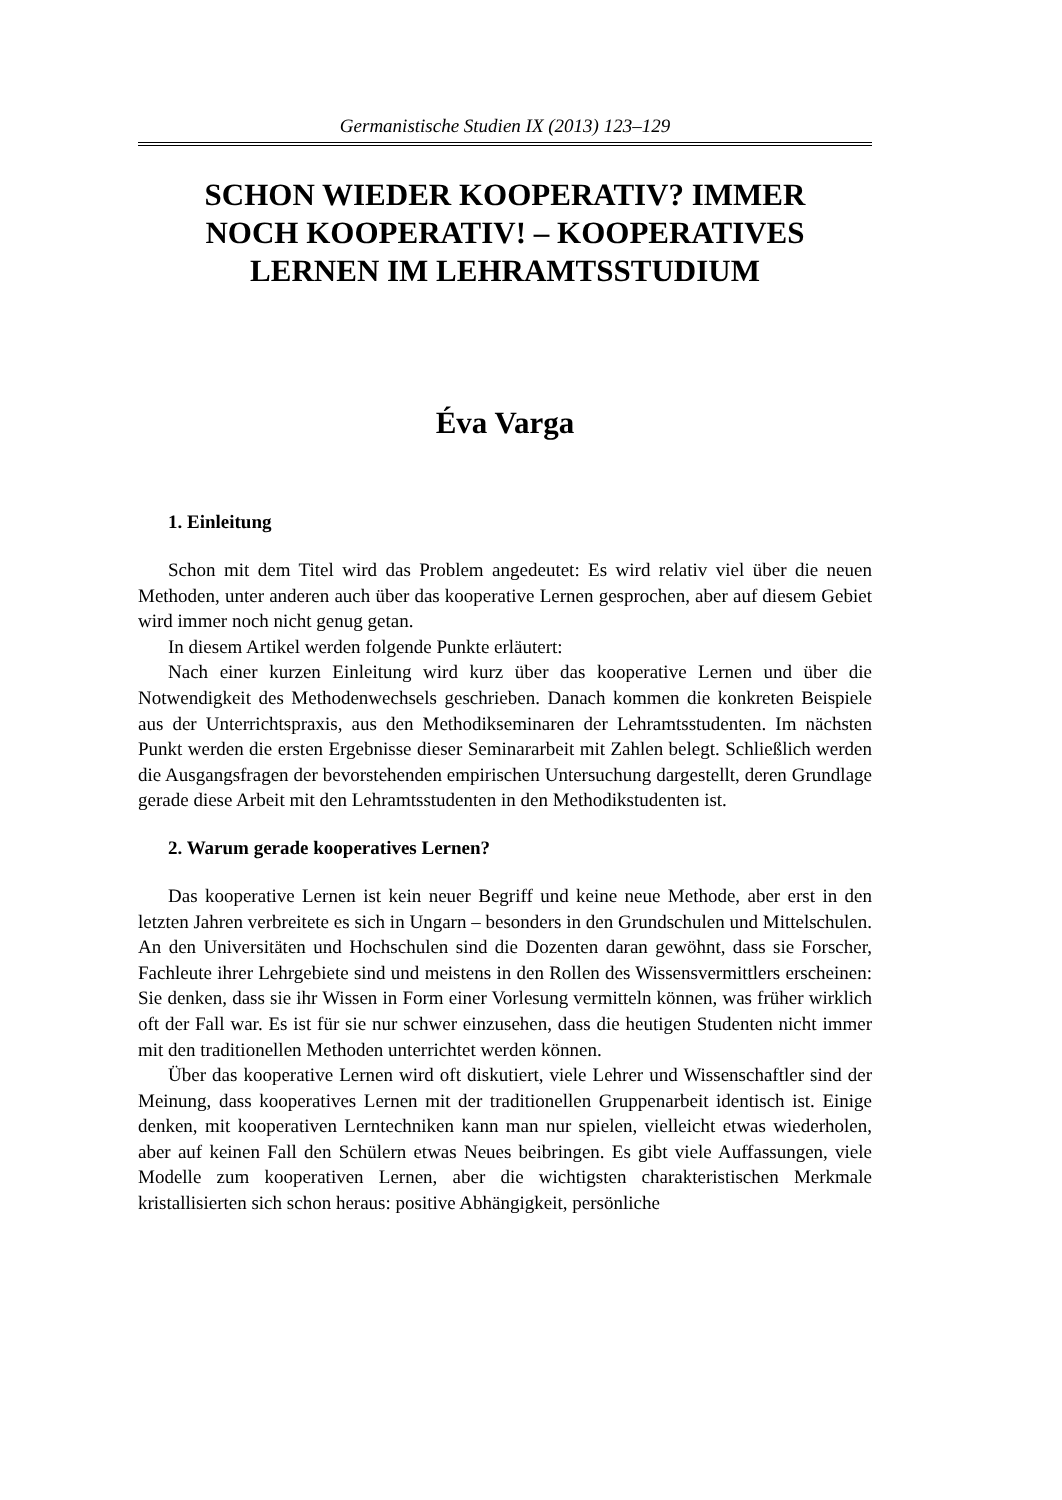Germanistische Studien IX (2013) 123–129
SCHON WIEDER KOOPERATIV? IMMER
NOCH KOOPERATIV! – KOOPERATIVES
LERNEN IM LEHRAMTSSTUDIUM
Éva Varga
1. Einleitung
Schon mit dem Titel wird das Problem angedeutet: Es wird relativ viel über die neuen Methoden, unter anderen auch über das kooperative Lernen gesprochen, aber auf diesem Gebiet wird immer noch nicht genug getan.
In diesem Artikel werden folgende Punkte erläutert:
Nach einer kurzen Einleitung wird kurz über das kooperative Lernen und über die Notwendigkeit des Methodenwechsels geschrieben. Danach kommen die konkreten Beispiele aus der Unterrichtspraxis, aus den Methodikseminaren der Lehramtsstudenten. Im nächsten Punkt werden die ersten Ergebnisse dieser Seminararbeit mit Zahlen belegt. Schließlich werden die Ausgangsfragen der bevorstehenden empirischen Untersuchung dargestellt, deren Grundlage gerade diese Arbeit mit den Lehramtsstudenten in den Methodikstudenten ist.
2. Warum gerade kooperatives Lernen?
Das kooperative Lernen ist kein neuer Begriff und keine neue Methode, aber erst in den letzten Jahren verbreitete es sich in Ungarn – besonders in den Grundschulen und Mittelschulen. An den Universitäten und Hochschulen sind die Dozenten daran gewöhnt, dass sie Forscher, Fachleute ihrer Lehrgebiete sind und meistens in den Rollen des Wissensvermittlers erscheinen: Sie denken, dass sie ihr Wissen in Form einer Vorlesung vermitteln können, was früher wirklich oft der Fall war. Es ist für sie nur schwer einzusehen, dass die heutigen Studenten nicht immer mit den traditionellen Methoden unterrichtet werden können.
Über das kooperative Lernen wird oft diskutiert, viele Lehrer und Wissenschaftler sind der Meinung, dass kooperatives Lernen mit der traditionellen Gruppenarbeit identisch ist. Einige denken, mit kooperativen Lerntechniken kann man nur spielen, vielleicht etwas wiederholen, aber auf keinen Fall den Schülern etwas Neues beibringen. Es gibt viele Auffassungen, viele Modelle zum kooperativen Lernen, aber die wichtigsten charakteristischen Merkmale kristallisierten sich schon heraus: positive Abhängigkeit, persönliche